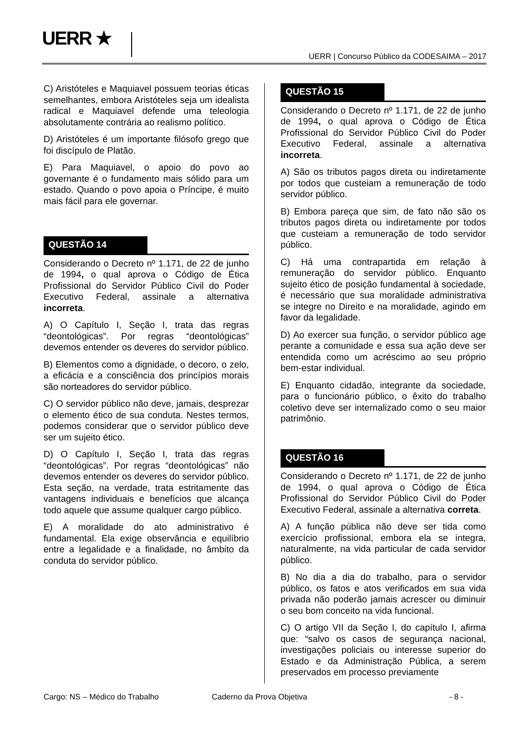UERR ★
UERR | Concurso Público da CODESAIMA – 2017
C) Aristóteles e Maquiavel possuem teorias éticas semelhantes, embora Aristóteles seja um idealista radical e Maquiavel defende uma teleologia absolutamente contrária ao realismo político.
D) Aristóteles é um importante filósofo grego que foi discípulo de Platão.
E) Para Maquiavel, o apoio do povo ao governante é o fundamento mais sólido para um estado. Quando o povo apoia o Príncipe, é muito mais fácil para ele governar.
QUESTÃO 14
Considerando o Decreto nº 1.171, de 22 de junho de 1994, o qual aprova o Código de Ética Profissional do Servidor Público Civil do Poder Executivo Federal, assinale a alternativa incorreta.
A) O Capítulo I, Seção I, trata das regras “deontológicas”. Por regras “deontológicas” devemos entender os deveres do servidor público.
B) Elementos como a dignidade, o decoro, o zelo, a eficácia e a consciência dos princípios morais são norteadores do servidor público.
C) O servidor público não deve, jamais, desprezar o elemento ético de sua conduta. Nestes termos, podemos considerar que o servidor público deve ser um sujeito ético.
D) O Capítulo I, Seção I, trata das regras “deontológicas”. Por regras “deontológicas” não devemos entender os deveres do servidor público. Esta seção, na verdade, trata estritamente das vantagens individuais e benefícios que alcança todo aquele que assume qualquer cargo público.
E) A moralidade do ato administrativo é fundamental. Ela exige observância e equilíbrio entre a legalidade e a finalidade, no âmbito da conduta do servidor público.
QUESTÃO 15
Considerando o Decreto nº 1.171, de 22 de junho de 1994, o qual aprova o Código de Ética Profissional do Servidor Público Civil do Poder Executivo Federal, assinale a alternativa incorreta.
A) São os tributos pagos direta ou indiretamente por todos que custeiam a remuneração de todo servidor público.
B) Embora pareça que sim, de fato não são os tributos pagos direta ou indiretamente por todos que custeiam a remuneração de todo servidor público.
C) Há uma contrapartida em relação à remuneração do servidor público. Enquanto sujeito ético de posição fundamental à sociedade, é necessário que sua moralidade administrativa se integre no Direito e na moralidade, agindo em favor da legalidade.
D) Ao exercer sua função, o servidor público age perante a comunidade e essa sua ação deve ser entendida como um acréscimo ao seu próprio bem-estar individual.
E) Enquanto cidadão, integrante da sociedade, para o funcionário público, o êxito do trabalho coletivo deve ser internalizado como o seu maior patrimônio.
QUESTÃO 16
Considerando o Decreto nº 1.171, de 22 de junho de 1994, o qual aprova o Código de Ética Profissional do Servidor Público Civil do Poder Executivo Federal, assinale a alternativa correta.
A) A função pública não deve ser tida como exercício profissional, embora ela se integra, naturalmente, na vida particular de cada servidor público.
B) No dia a dia do trabalho, para o servidor público, os fatos e atos verificados em sua vida privada não poderão jamais acrescer ou diminuir o seu bom conceito na vida funcional.
C) O artigo VII da Seção I, do capítulo I, afirma que: “salvo os casos de segurança nacional, investigações policiais ou interesse superior do Estado e da Administração Pública, a serem preservados em processo previamente
Cargo: NS – Médico do Trabalho Caderno da Prova Objetiva - 8 -